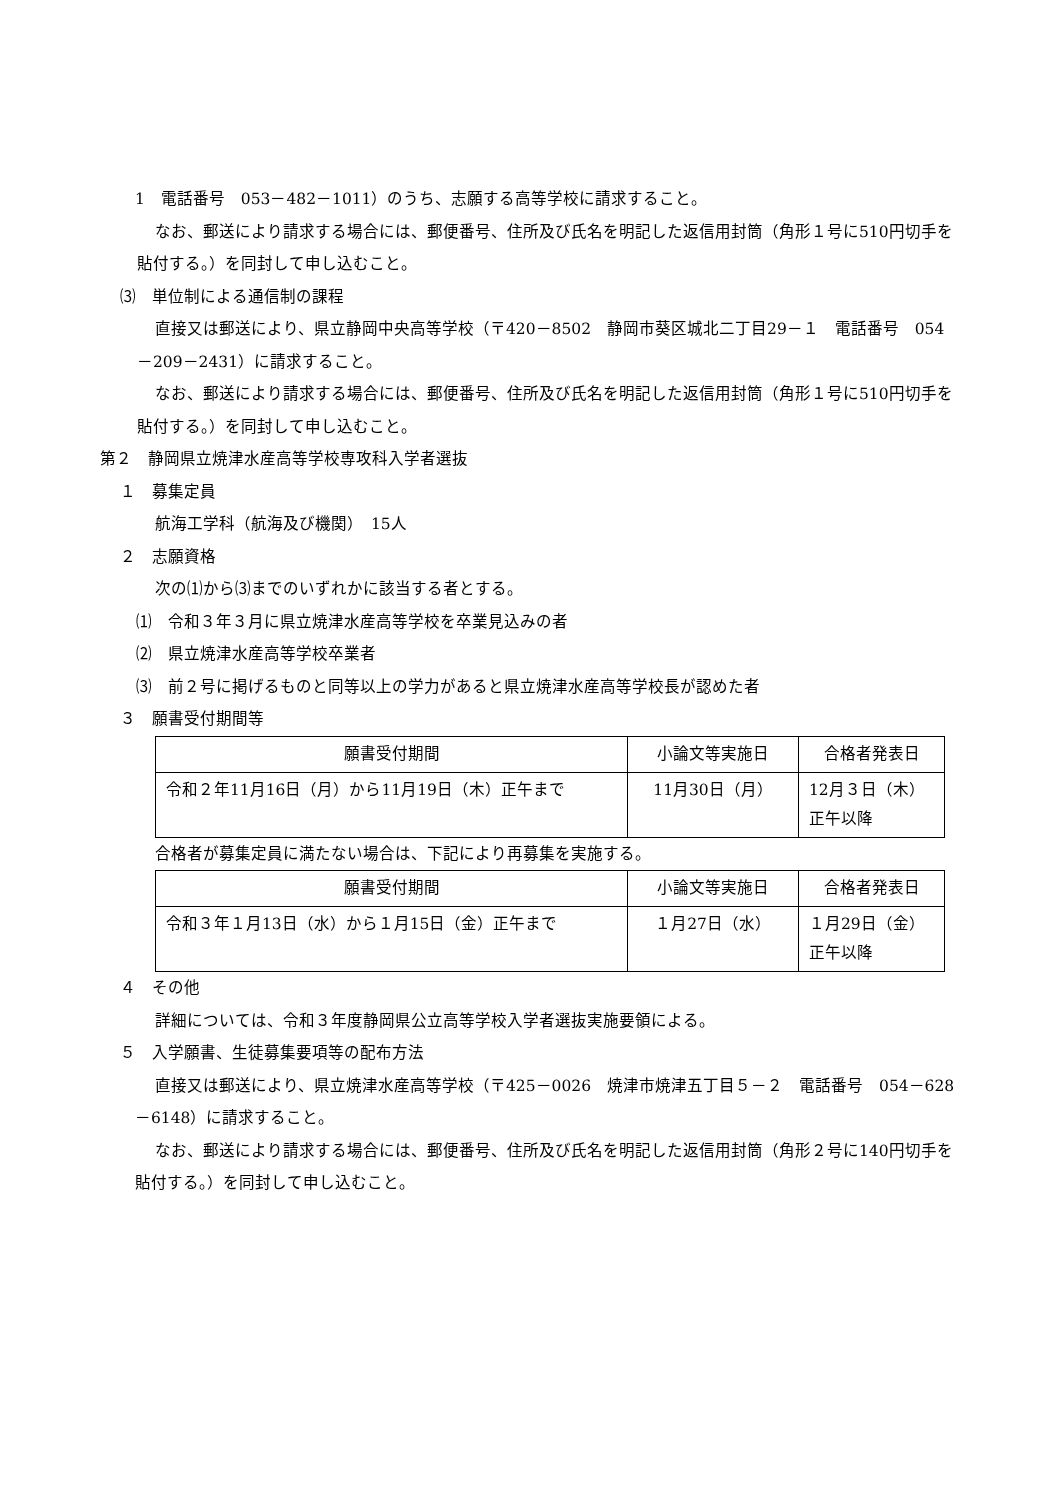1　電話番号　053－482－1011）のうち、志願する高等学校に請求すること。
なお、郵送により請求する場合には、郵便番号、住所及び氏名を明記した返信用封筒（角形１号に510円切手を貼付する。）を同封して申し込むこと。
⑶　単位制による通信制の課程
直接又は郵送により、県立静岡中央高等学校（〒420－8502　静岡市葵区城北二丁目29－１　電話番号　054－209－2431）に請求すること。
なお、郵送により請求する場合には、郵便番号、住所及び氏名を明記した返信用封筒（角形１号に510円切手を貼付する。）を同封して申し込むこと。
第２　静岡県立焼津水産高等学校専攻科入学者選抜
１　募集定員
航海工学科（航海及び機関）　15人
２　志願資格
次の⑴から⑶までのいずれかに該当する者とする。
　⑴　令和３年３月に県立焼津水産高等学校を卒業見込みの者
　⑵　県立焼津水産高等学校卒業者
　⑶　前２号に掲げるものと同等以上の学力があると県立焼津水産高等学校長が認めた者
３　願書受付期間等
| 願書受付期間 | 小論文等実施日 | 合格者発表日 |
| 令和２年11月16日（月）から11月19日（木）正午まで | 11月30日（月） | 12月３日（木） 正午以降 |
合格者が募集定員に満たない場合は、下記により再募集を実施する。
| 願書受付期間 | 小論文等実施日 | 合格者発表日 |
| 令和３年１月13日（水）から１月15日（金）正午まで | １月27日（水） | １月29日（金） 正午以降 |
４　その他
詳細については、令和３年度静岡県公立高等学校入学者選抜実施要領による。
５　入学願書、生徒募集要項等の配布方法
直接又は郵送により、県立焼津水産高等学校（〒425－0026　焼津市焼津五丁目５－２　電話番号　054－628－6148）に請求すること。
なお、郵送により請求する場合には、郵便番号、住所及び氏名を明記した返信用封筒（角形２号に140円切手を貼付する。）を同封して申し込むこと。